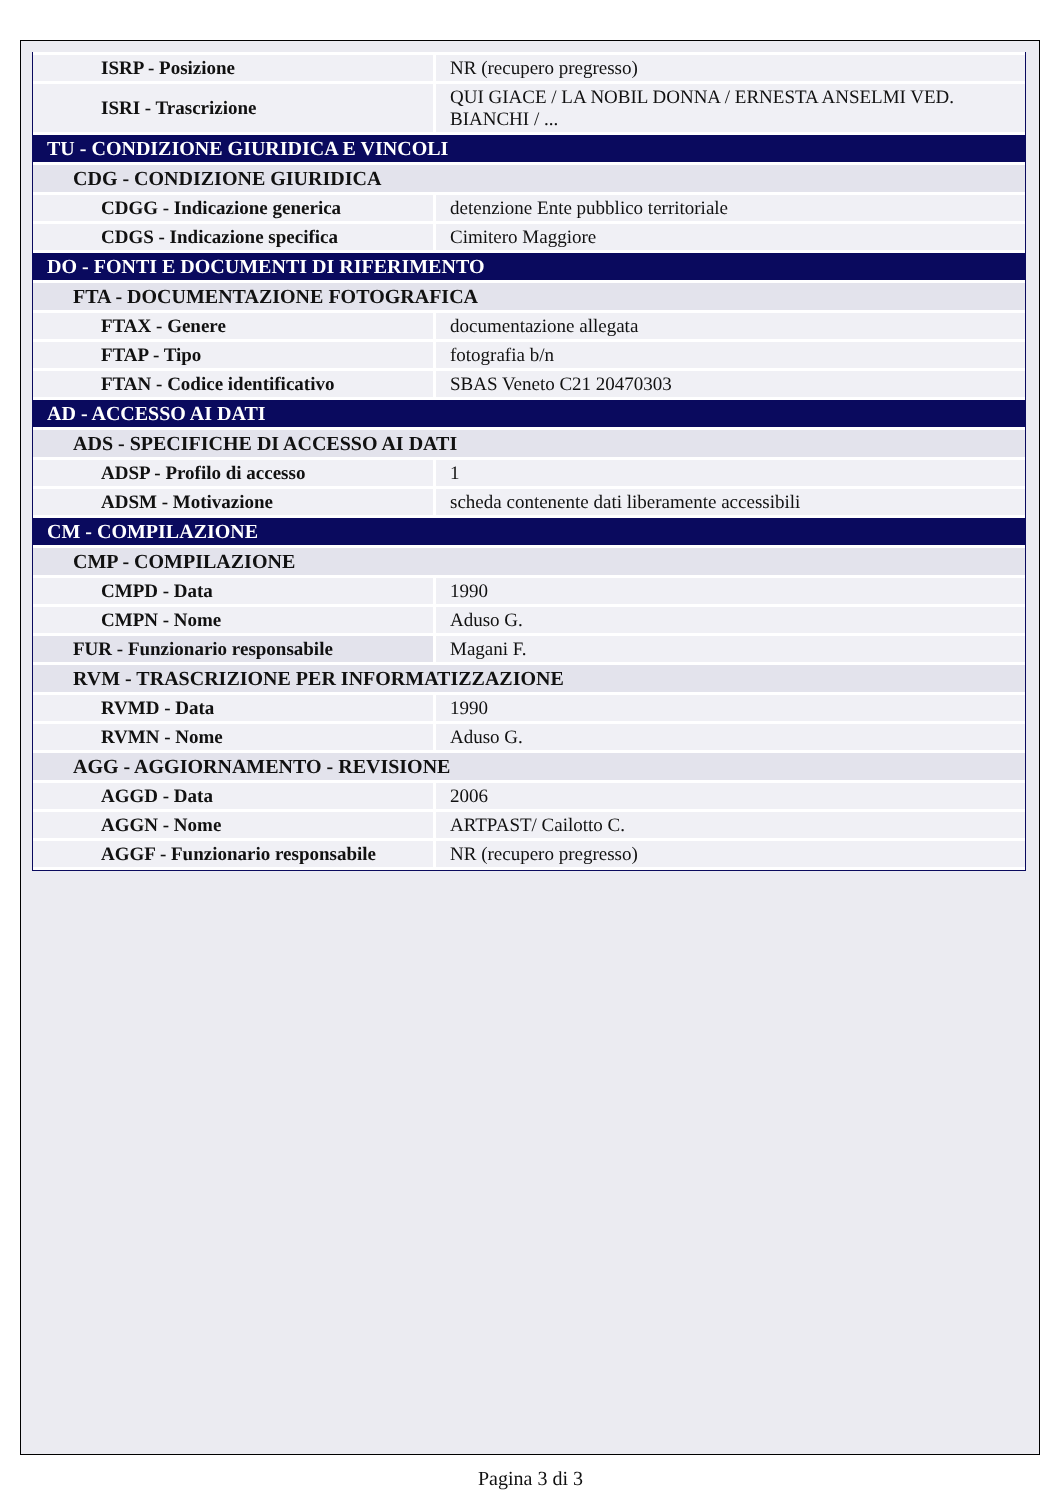| ISRP - Posizione | NR (recupero pregresso) |
| ISRI - Trascrizione | QUI GIACE / LA NOBIL DONNA / ERNESTA ANSELMI VED. BIANCHI / ... |
| TU - CONDIZIONE GIURIDICA E VINCOLI | |
| CDG - CONDIZIONE GIURIDICA | |
| CDGG - Indicazione generica | detenzione Ente pubblico territoriale |
| CDGS - Indicazione specifica | Cimitero Maggiore |
| DO - FONTI E DOCUMENTI DI RIFERIMENTO | |
| FTA - DOCUMENTAZIONE FOTOGRAFICA | |
| FTAX - Genere | documentazione allegata |
| FTAP - Tipo | fotografia b/n |
| FTAN - Codice identificativo | SBAS Veneto C21 20470303 |
| AD - ACCESSO AI DATI | |
| ADS - SPECIFICHE DI ACCESSO AI DATI | |
| ADSP - Profilo di accesso | 1 |
| ADSM - Motivazione | scheda contenente dati liberamente accessibili |
| CM - COMPILAZIONE | |
| CMP - COMPILAZIONE | |
| CMPD - Data | 1990 |
| CMPN - Nome | Aduso G. |
| FUR - Funzionario responsabile | Magani F. |
| RVM - TRASCRIZIONE PER INFORMATIZZAZIONE | |
| RVMD - Data | 1990 |
| RVMN - Nome | Aduso G. |
| AGG - AGGIORNAMENTO - REVISIONE | |
| AGGD - Data | 2006 |
| AGGN - Nome | ARTPAST/ Cailotto C. |
| AGGF - Funzionario responsabile | NR (recupero pregresso) |
Pagina 3 di 3